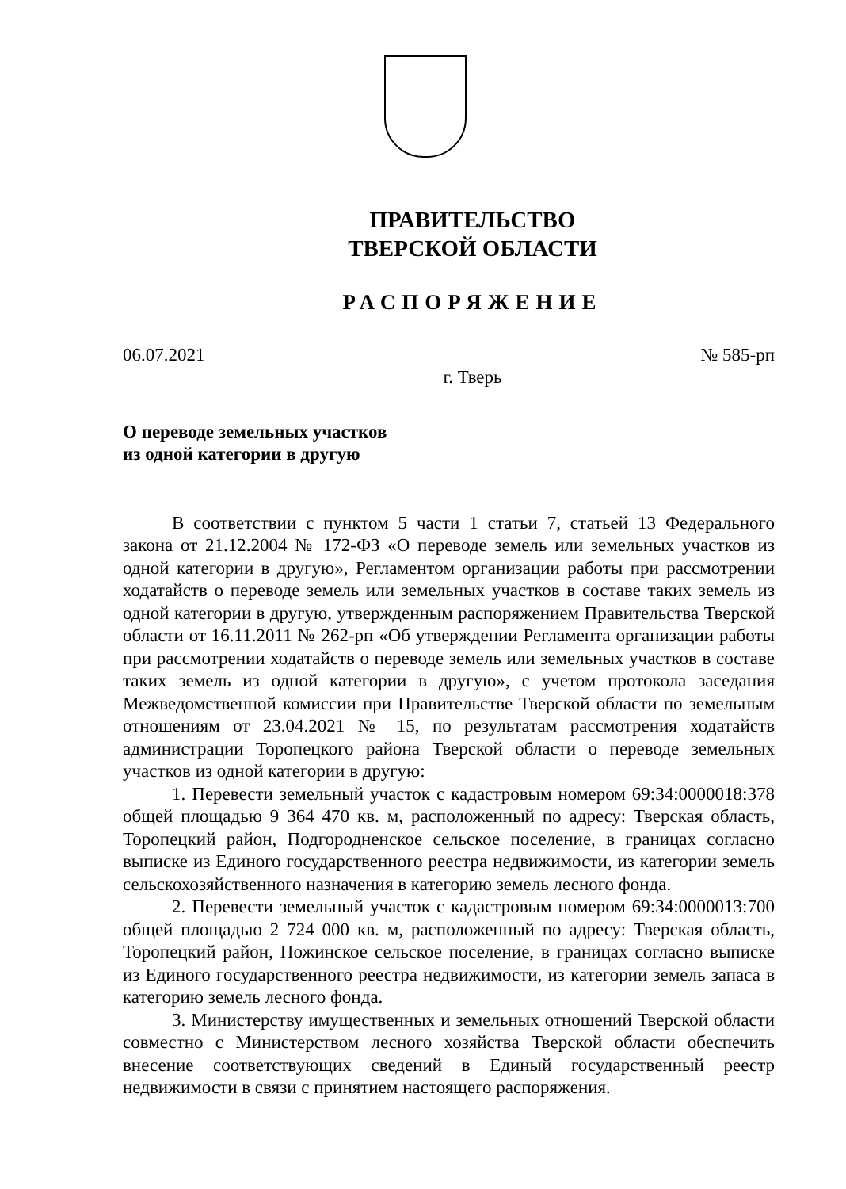ПРАВИТЕЛЬСТВО
ТВЕРСКОЙ ОБЛАСТИ
РАСПОРЯЖЕНИЕ
06.07.2021 № 585-рп
г. Тверь
О переводе земельных участков
из одной категории в другую
В соответствии с пунктом 5 части 1 статьи 7, статьей 13 Федерального закона от 21.12.2004 № 172-ФЗ «О переводе земель или земельных участков из одной категории в другую», Регламентом организации работы при рассмотрении ходатайств о переводе земель или земельных участков в составе таких земель из одной категории в другую, утвержденным распоряжением Правительства Тверской области от 16.11.2011 № 262-рп «Об утверждении Регламента организации работы при рассмотрении ходатайств о переводе земель или земельных участков в составе таких земель из одной категории в другую», с учетом протокола заседания Межведомственной комиссии при Правительстве Тверской области по земельным отношениям от 23.04.2021 № 15, по результатам рассмотрения ходатайств администрации Торопецкого района Тверской области о переводе земельных участков из одной категории в другую:
1. Перевести земельный участок с кадастровым номером 69:34:0000018:378 общей площадью 9 364 470 кв. м, расположенный по адресу: Тверская область, Торопецкий район, Подгородненское сельское поселение, в границах согласно выписке из Единого государственного реестра недвижимости, из категории земель сельскохозяйственного назначения в категорию земель лесного фонда.
2. Перевести земельный участок с кадастровым номером 69:34:0000013:700 общей площадью 2 724 000 кв. м, расположенный по адресу: Тверская область, Торопецкий район, Пожинское сельское поселение, в границах согласно выписке из Единого государственного реестра недвижимости, из категории земель запаса в категорию земель лесного фонда.
3. Министерству имущественных и земельных отношений Тверской области совместно с Министерством лесного хозяйства Тверской области обеспечить внесение соответствующих сведений в Единый государственный реестр недвижимости в связи с принятием настоящего распоряжения.